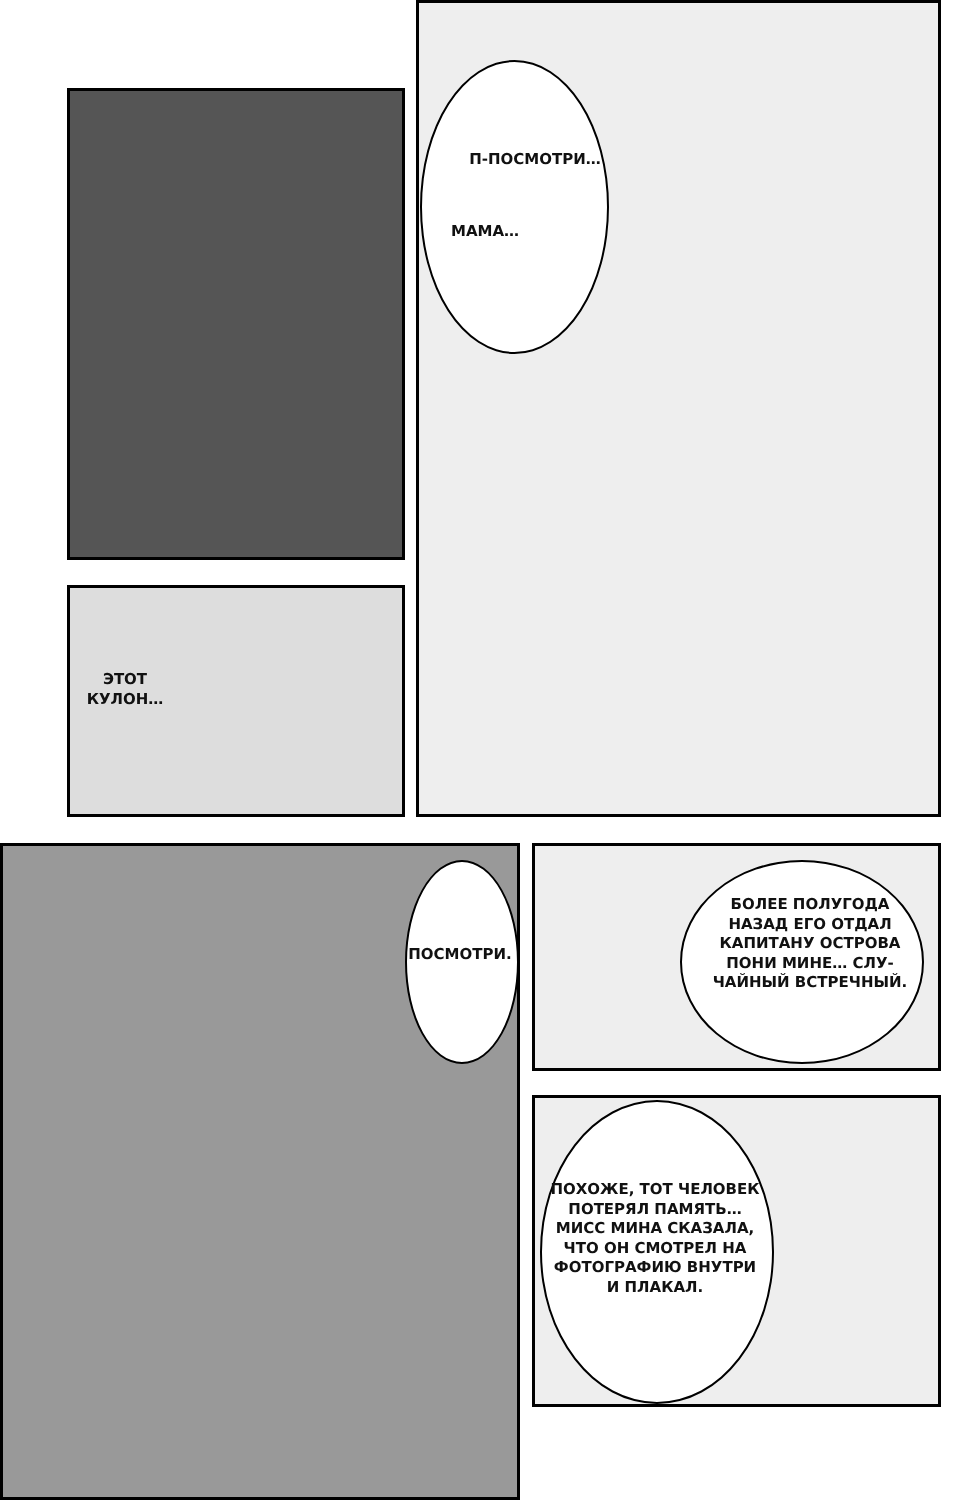П-ПОСМОТРИ…
МАМА…
ЭТОТ
КУЛОН…
ПОСМОТРИ.
БОЛЕЕ ПОЛУГОДА НАЗАД ЕГО ОТДАЛ КАПИТАНУ ОСТРОВА ПОНИ МИНЕ… СЛУ-ЧАЙНЫЙ ВСТРЕЧНЫЙ.
ПОХОЖЕ, ТОТ ЧЕЛОВЕК ПОТЕРЯЛ ПАМЯТЬ… МИСС МИНА СКАЗАЛА, ЧТО ОН СМОТРЕЛ НА ФОТОГРАФИЮ ВНУТРИ И ПЛАКАЛ.